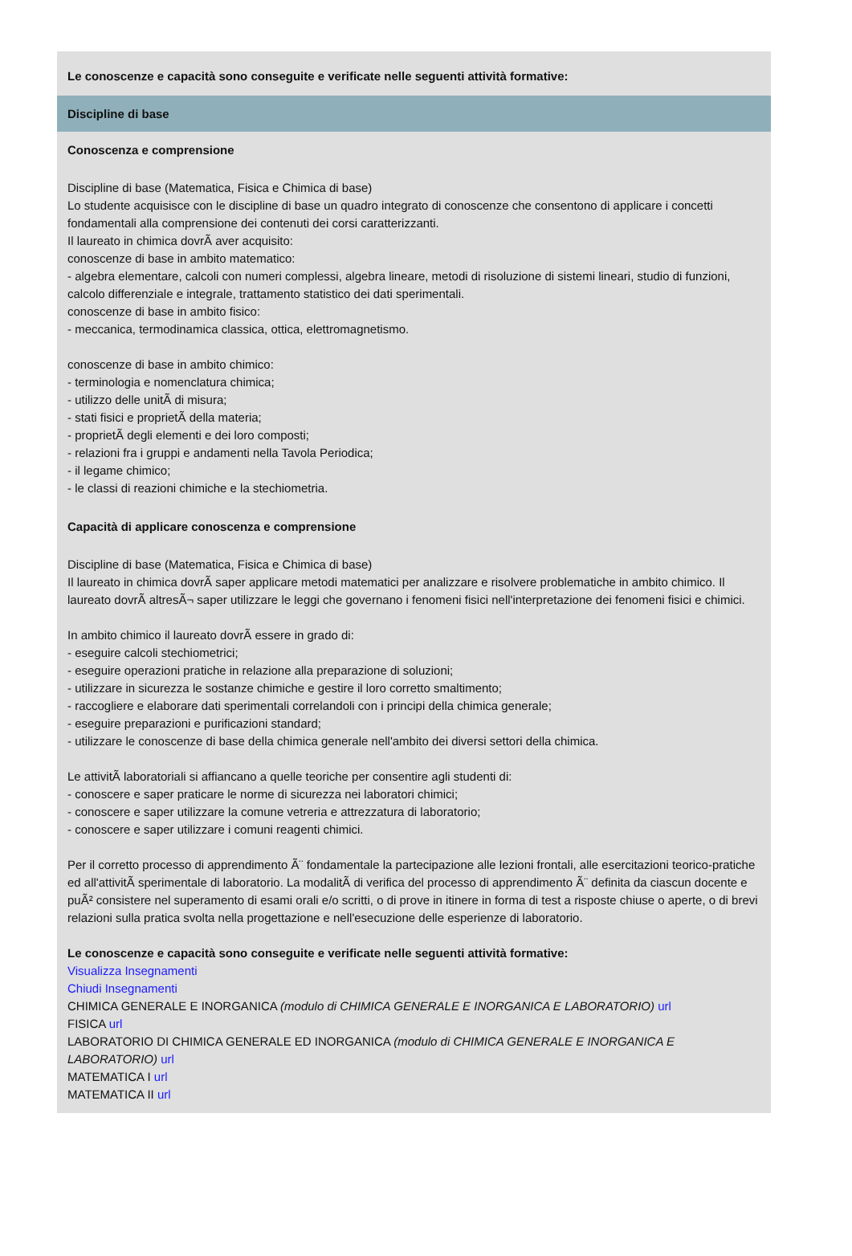Le conoscenze e capacità sono conseguite e verificate nelle seguenti attività formative:
Discipline di base
Conoscenza e comprensione
Discipline di base (Matematica, Fisica e Chimica di base)
Lo studente acquisisce con le discipline di base un quadro integrato di conoscenze che consentono di applicare i concetti fondamentali alla comprensione dei contenuti dei corsi caratterizzanti.
Il laureato in chimica dovrÃ aver acquisito:
conoscenze di base in ambito matematico:
- algebra elementare, calcoli con numeri complessi, algebra lineare, metodi di risoluzione di sistemi lineari, studio di funzioni, calcolo differenziale e integrale, trattamento statistico dei dati sperimentali.
conoscenze di base in ambito fisico:
- meccanica, termodinamica classica, ottica, elettromagnetismo.
conoscenze di base in ambito chimico:
- terminologia e nomenclatura chimica;
- utilizzo delle unitÃ di misura;
- stati fisici e proprietÃ della materia;
- proprietÃ degli elementi e dei loro composti;
- relazioni fra i gruppi e andamenti nella Tavola Periodica;
- il legame chimico;
- le classi di reazioni chimiche e la stechiometria.
Capacità di applicare conoscenza e comprensione
Discipline di base (Matematica, Fisica e Chimica di base)
Il laureato in chimica dovrÃ saper applicare metodi matematici per analizzare e risolvere problematiche in ambito chimico. Il laureato dovrÃ altresÃ¬ saper utilizzare le leggi che governano i fenomeni fisici nell'interpretazione dei fenomeni fisici e chimici.
In ambito chimico il laureato dovrÃ essere in grado di:
- eseguire calcoli stechiometrici;
- eseguire operazioni pratiche in relazione alla preparazione di soluzioni;
- utilizzare in sicurezza le sostanze chimiche e gestire il loro corretto smaltimento;
- raccogliere e elaborare dati sperimentali correlandoli con i principi della chimica generale;
- eseguire preparazioni e purificazioni standard;
- utilizzare le conoscenze di base della chimica generale nell'ambito dei diversi settori della chimica.
Le attivitÃ laboratoriali si affiancano a quelle teoriche per consentire agli studenti di:
- conoscere e saper praticare le norme di sicurezza nei laboratori chimici;
- conoscere e saper utilizzare la comune vetreria e attrezzatura di laboratorio;
- conoscere e saper utilizzare i comuni reagenti chimici.
Per il corretto processo di apprendimento Ã¨ fondamentale la partecipazione alle lezioni frontali, alle esercitazioni teorico-pratiche ed all'attivitÃ sperimentale di laboratorio. La modalitÃ di verifica del processo di apprendimento Ã¨ definita da ciascun docente e puÃ² consistere nel superamento di esami orali e/o scritti, o di prove in itinere in forma di test a risposte chiuse o aperte, o di brevi relazioni sulla pratica svolta nella progettazione e nell'esecuzione delle esperienze di laboratorio.
Le conoscenze e capacità sono conseguite e verificate nelle seguenti attività formative:
Visualizza Insegnamenti
Chiudi Insegnamenti
CHIMICA GENERALE E INORGANICA (modulo di CHIMICA GENERALE E INORGANICA E LABORATORIO) url
FISICA url
LABORATORIO DI CHIMICA GENERALE ED INORGANICA (modulo di CHIMICA GENERALE E INORGANICA E LABORATORIO) url
MATEMATICA I url
MATEMATICA II url